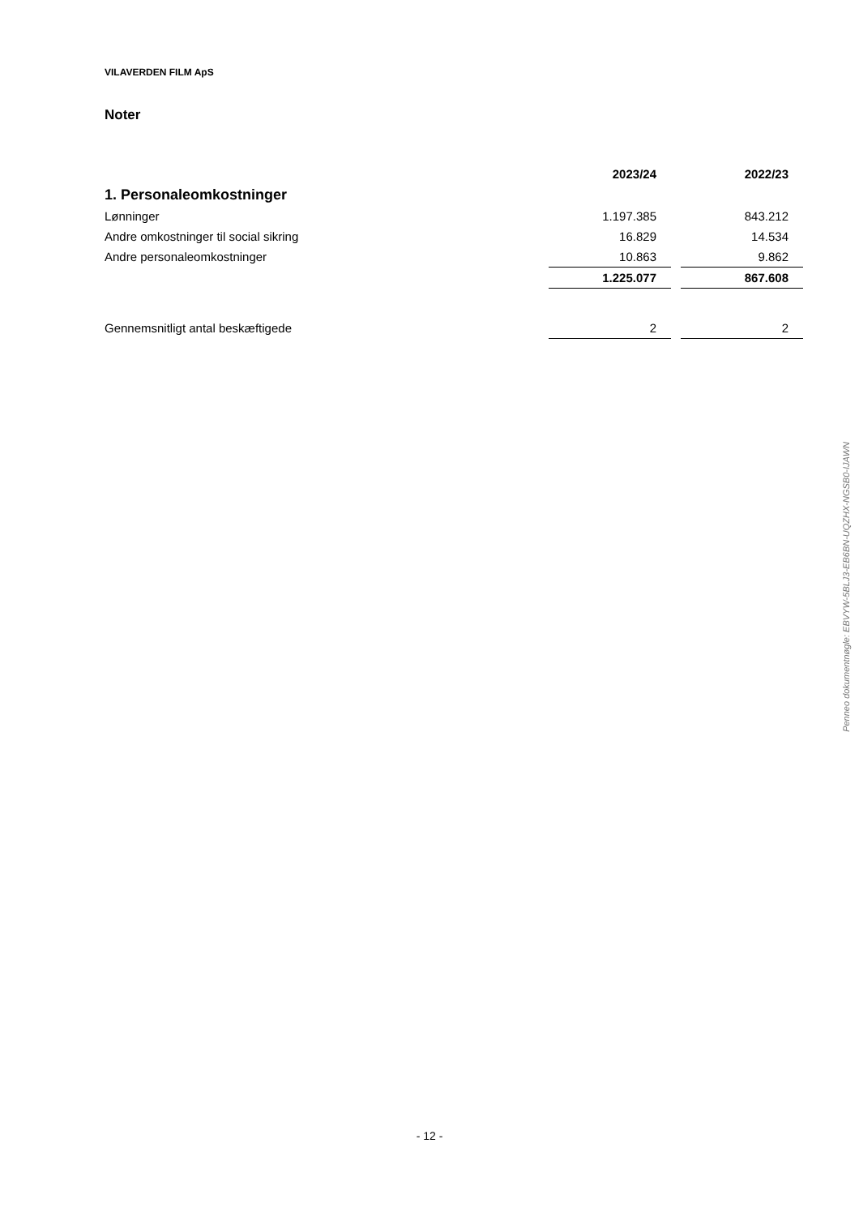VILAVERDEN FILM ApS
Noter
| | 2023/24 | | 2022/23 |
| 1. Personaleomkostninger | | | |
| Lønninger | 1.197.385 | | 843.212 |
| Andre omkostninger til social sikring | 16.829 | | 14.534 |
| Andre personaleomkostninger | 10.863 | | 9.862 |
| | 1.225.077 | | 867.608 |
| Gennemsnitligt antal beskæftigede | 2 | | 2 |
Penneo dokumentnøgle: EBVYW-5BLJ3-EB6BN-UQZHX-NGSB0-IJAWN
- 12 -